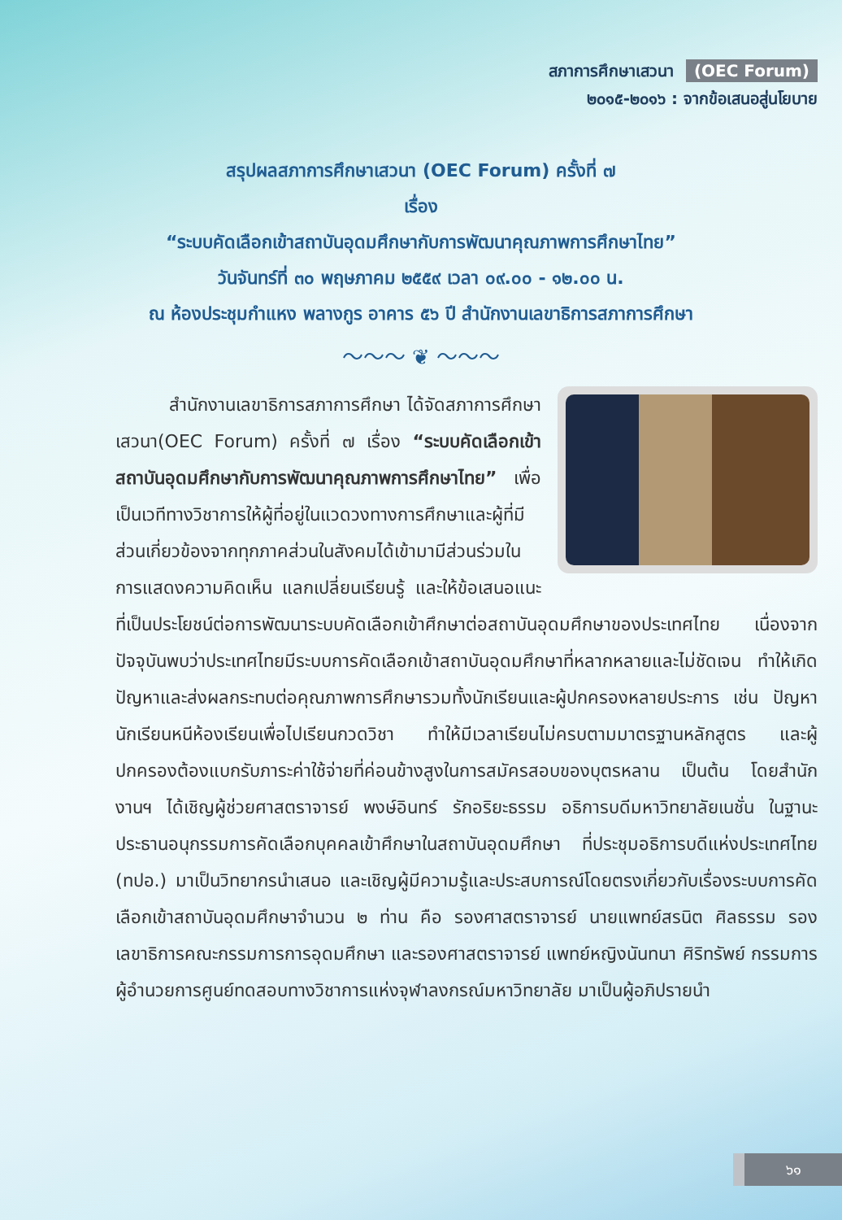สภาการศึกษาเสวนา (OEC Forum)
๒๐๑๕-๒๐๑๖ : จากข้อเสนอสู่นโยบาย
สรุปผลสภาการศึกษาเสวนา (OEC Forum) ครั้งที่ ๗
เรื่อง
“ระบบคัดเลือกเข้าสถาบันอุดมศึกษากับการพัฒนาคุณภาพการศึกษาไทย”
วันจันทร์ที่ ๓๐ พฤษภาคม ๒๕๕๙ เวลา ๐๙.๐๐ - ๑๒.๐๐ น.
ณ ห้องประชุมกำแหง พลางกูร อาคาร ๕๖ ปี สำนักงานเลขาธิการสภาการศึกษา
〜〜〜 ❦ 〜〜〜
   สำนักงานเลขาธิการสภาการศึกษา ได้จัดสภาการศึกษาเสวนา(OEC Forum) ครั้งที่ ๗ เรื่อง “ระบบคัดเลือกเข้าสถาบันอุดมศึกษากับการพัฒนาคุณภาพการศึกษาไทย” เพื่อเป็นเวทีทางวิชาการให้ผู้ที่อยู่ในแวดวงทางการศึกษาและผู้ที่มีส่วนเกี่ยวข้องจากทุกภาคส่วนในสังคมได้เข้ามามีส่วนร่วมในการแสดงความคิดเห็น แลกเปลี่ยนเรียนรู้ และให้ข้อเสนอแนะที่เป็นประโยชน์ต่อการพัฒนาระบบคัดเลือกเข้าศึกษาต่อสถาบันอุดมศึกษาของประเทศไทย เนื่องจากปัจจุบันพบว่าประเทศไทยมีระบบการคัดเลือกเข้าสถาบันอุดมศึกษาที่หลากหลายและไม่ชัดเจน ทำให้เกิดปัญหาและส่งผลกระทบต่อคุณภาพการศึกษารวมทั้งนักเรียนและผู้ปกครองหลายประการ เช่น ปัญหานักเรียนหนีห้องเรียนเพื่อไปเรียนกวดวิชา ทำให้มีเวลาเรียนไม่ครบตามมาตรฐานหลักสูตร และผู้ปกครองต้องแบกรับภาระค่าใช้จ่ายที่ค่อนข้างสูงในการสมัครสอบของบุตรหลาน เป็นต้น โดยสำนักงานฯ ได้เชิญผู้ช่วยศาสตราจารย์ พงษ์อินทร์ รักอริยะธรรม อธิการบดีมหาวิทยาลัยเนชั่น ในฐานะประธานอนุกรรมการคัดเลือกบุคคลเข้าศึกษาในสถาบันอุดมศึกษา ที่ประชุมอธิการบดีแห่งประเทศไทย (ทปอ.) มาเป็นวิทยากรนำเสนอ และเชิญผู้มีความรู้และประสบการณ์โดยตรงเกี่ยวกับเรื่องระบบการคัดเลือกเข้าสถาบันอุดมศึกษาจำนวน ๒ ท่าน คือ รองศาสตราจารย์ นายแพทย์สรนิต ศิลธรรม รองเลขาธิการคณะกรรมการการอุดมศึกษา และรองศาสตราจารย์ แพทย์หญิงนันทนา ศิริทรัพย์ กรรมการผู้อำนวยการศูนย์ทดสอบทางวิชาการแห่งจุฬาลงกรณ์มหาวิทยาลัย มาเป็นผู้อภิปรายนำ
๖๑